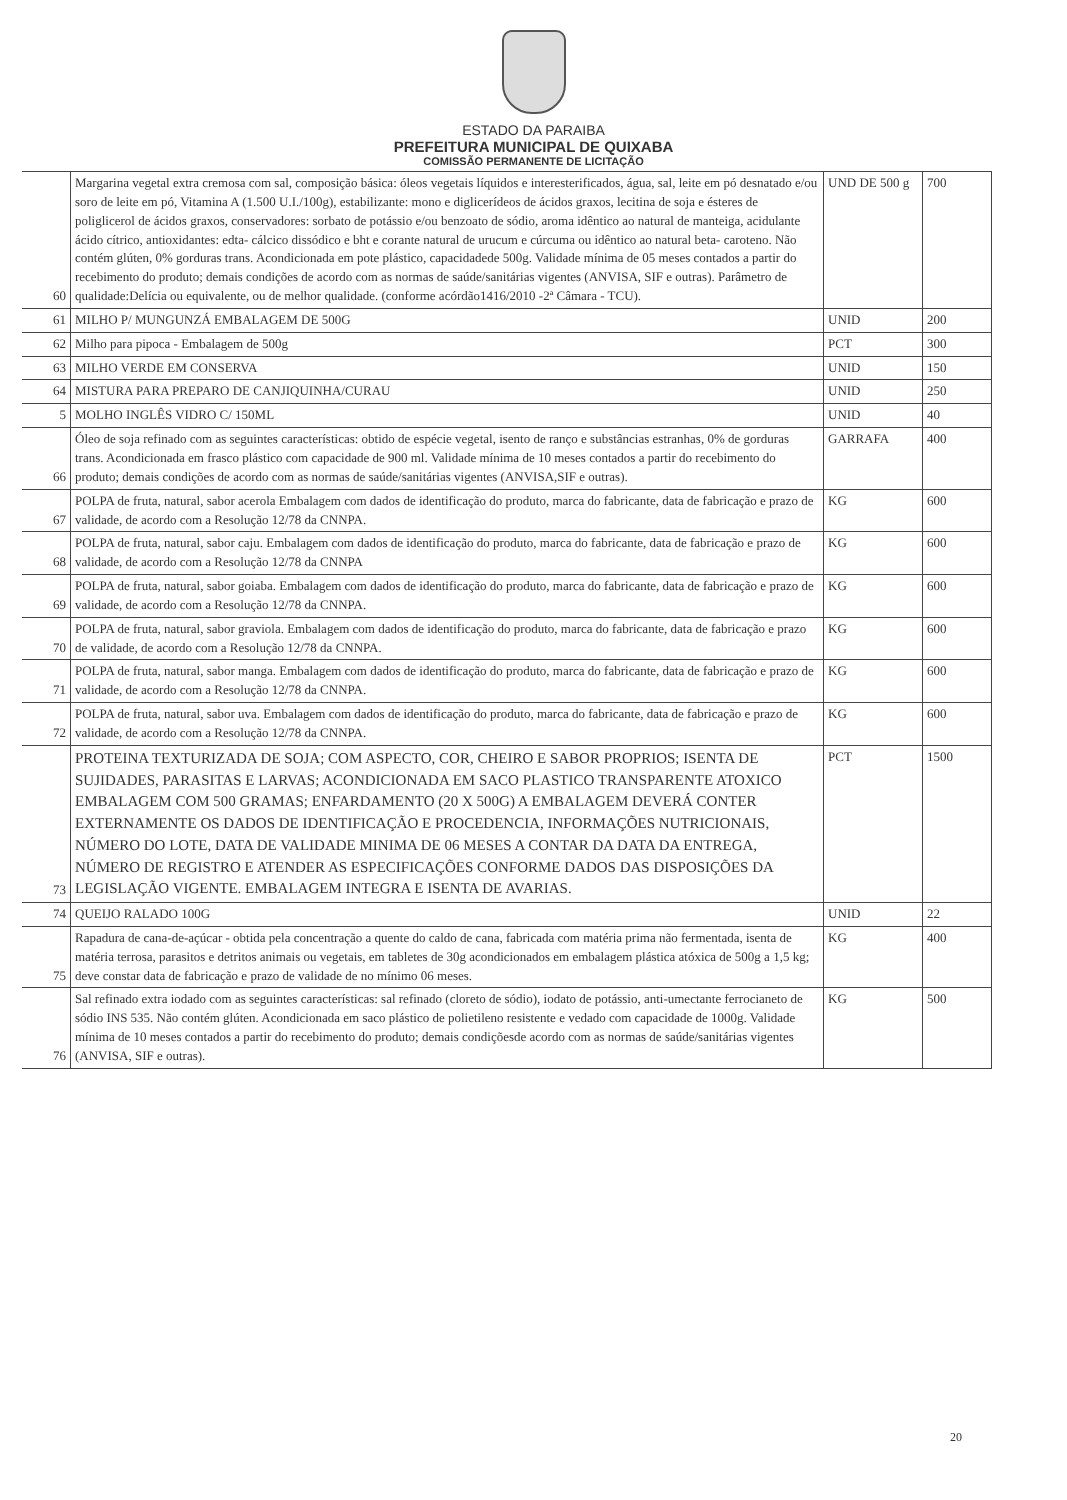ESTADO DA PARAIBA
PREFEITURA MUNICIPAL DE QUIXABA
COMISSÃO PERMANENTE DE LICITAÇÃO
| 60 | Margarina vegetal extra cremosa com sal, composição básica: óleos vegetais líquidos e interesterificados, água, sal, leite em pó desnatado e/ou soro de leite em pó, Vitamina A (1.500 U.I./100g), estabilizante: mono e diglicerídeos de ácidos graxos, lecitina de soja e ésteres de poliglicerol de ácidos graxos, conservadores: sorbato de potássio e/ou benzoato de sódio, aroma idêntico ao natural de manteiga, acidulante ácido cítrico, antioxidantes: edta- cálcico dissódico e bht e corante natural de urucum e cúrcuma ou idêntico ao natural beta- caroteno. Não contém glúten, 0% gorduras trans. Acondicionada em pote plástico, capacidadede 500g. Validade mínima de 05 meses contados a partir do recebimento do produto; demais condições de acordo com as normas de saúde/sanitárias vigentes (ANVISA, SIF e outras). Parâmetro de qualidade:Delícia ou equivalente, ou de melhor qualidade. (conforme acórdão1416/2010 -2ª Câmara - TCU). | UND DE 500 g | 700 |
| 61 | MILHO P/ MUNGUNZÁ EMBALAGEM DE 500G | UNID | 200 |
| 62 | Milho para pipoca - Embalagem de 500g | PCT | 300 |
| 63 | MILHO VERDE EM CONSERVA | UNID | 150 |
| 64 | MISTURA PARA PREPARO DE CANJIQUINHA/CURAU | UNID | 250 |
| 5 | MOLHO INGLÊS VIDRO C/ 150ML | UNID | 40 |
| 66 | Óleo de soja refinado com as seguintes características: obtido de espécie vegetal, isento de ranço e substâncias estranhas, 0% de gorduras trans. Acondicionada em frasco plástico com capacidade de 900 ml. Validade mínima de 10 meses contados a partir do recebimento do produto; demais condições de acordo com as normas de saúde/sanitárias vigentes (ANVISA,SIF e outras). | GARRAFA | 400 |
| 67 | POLPA de fruta, natural, sabor acerola Embalagem com dados de identificação do produto, marca do fabricante, data de fabricação e prazo de validade, de acordo com a Resolução 12/78 da CNNPA. | KG | 600 |
| 68 | POLPA de fruta, natural, sabor caju. Embalagem com dados de identificação do produto, marca do fabricante, data de fabricação e prazo de validade, de acordo com a Resolução 12/78 da CNNPA | KG | 600 |
| 69 | POLPA de fruta, natural, sabor goiaba. Embalagem com dados de identificação do produto, marca do fabricante, data de fabricação e prazo de validade, de acordo com a Resolução 12/78 da CNNPA. | KG | 600 |
| 70 | POLPA de fruta, natural, sabor graviola. Embalagem com dados de identificação do produto, marca do fabricante, data de fabricação e prazo de validade, de acordo com a Resolução 12/78 da CNNPA. | KG | 600 |
| 71 | POLPA de fruta, natural, sabor manga. Embalagem com dados de identificação do produto, marca do fabricante, data de fabricação e prazo de validade, de acordo com a Resolução 12/78 da CNNPA. | KG | 600 |
| 72 | POLPA de fruta, natural, sabor uva. Embalagem com dados de identificação do produto, marca do fabricante, data de fabricação e prazo de validade, de acordo com a Resolução 12/78 da CNNPA. | KG | 600 |
| 73 | PROTEINA TEXTURIZADA DE SOJA; COM ASPECTO, COR, CHEIRO E SABOR PROPRIOS; ISENTA DE SUJIDADES, PARASITAS E LARVAS; ACONDICIONADA EM SACO PLASTICO TRANSPARENTE ATOXICO EMBALAGEM COM 500 GRAMAS; ENFARDAMENTO (20 X 500G) A EMBALAGEM DEVERÁ CONTER EXTERNAMENTE OS DADOS DE IDENTIFICAÇÃO E PROCEDENCIA, INFORMAÇÕES NUTRICIONAIS, NÚMERO DO LOTE, DATA DE VALIDADE MINIMA DE 06 MESES A CONTAR DA DATA DA ENTREGA, NÚMERO DE REGISTRO E ATENDER AS ESPECIFICAÇÕES CONFORME DADOS DAS DISPOSIÇÕES DA LEGISLAÇÃO VIGENTE. EMBALAGEM INTEGRA E ISENTA DE AVARIAS. | PCT | 1500 |
| 74 | QUEIJO RALADO 100G | UNID | 22 |
| 75 | Rapadura de cana-de-açúcar - obtida pela concentração a quente do caldo de cana, fabricada com matéria prima não fermentada, isenta de matéria terrosa, parasitos e detritos animais ou vegetais, em tabletes de 30g acondicionados em embalagem plástica atóxica de 500g a 1,5 kg; deve constar data de fabricação e prazo de validade de no mínimo 06 meses. | KG | 400 |
| 76 | Sal refinado extra iodado com as seguintes características: sal refinado (cloreto de sódio), iodato de potássio, anti-umectante ferrocianeto de sódio INS 535. Não contém glúten. Acondicionada em saco plástico de polietileno resistente e vedado com capacidade de 1000g. Validade mínima de 10 meses contados a partir do recebimento do produto; demais condiçõesde acordo com as normas de saúde/sanitárias vigentes (ANVISA, SIF e outras). | KG | 500 |
20